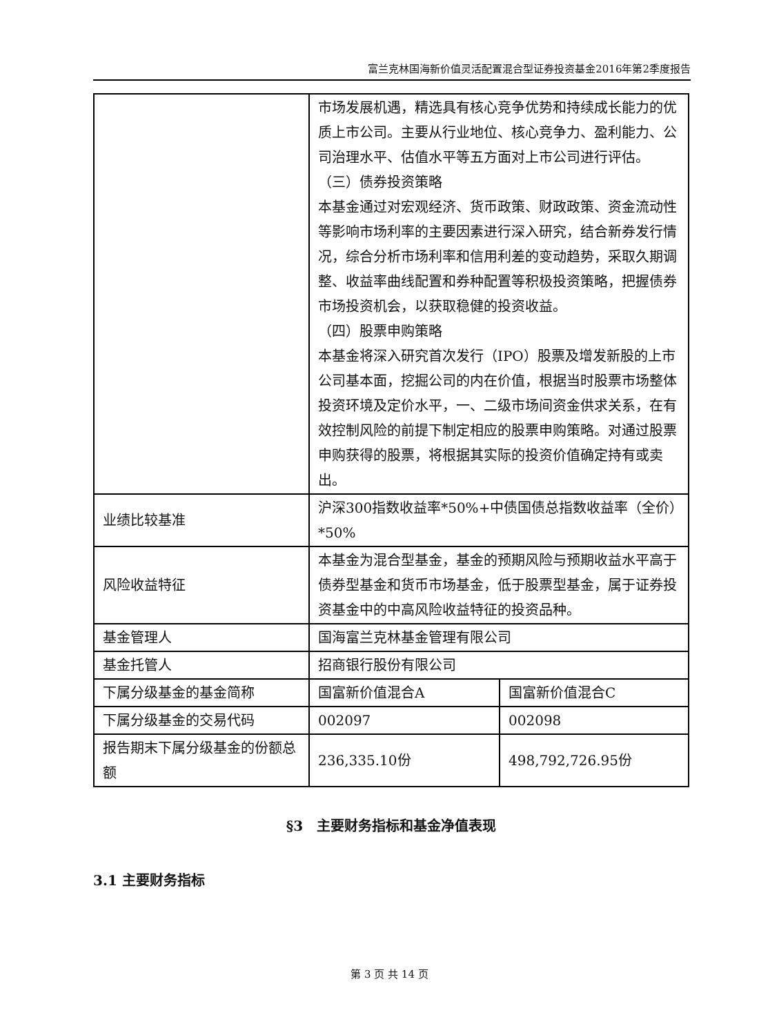富兰克林国海新价值灵活配置混合型证券投资基金2016年第2季度报告
| | 市场发展机遇，精选具有核心竞争优势和持续成长能力的优质上市公司。主要从行业地位、核心竞争力、盈利能力、公司治理水平、估值水平等五方面对上市公司进行评估。 （三）债券投资策略 本基金通过对宏观经济、货币政策、财政政策、资金流动性等影响市场利率的主要因素进行深入研究，结合新券发行情况，综合分析市场利率和信用利差的变动趋势，采取久期调整、收益率曲线配置和券种配置等积极投资策略，把握债券市场投资机会，以获取稳健的投资收益。 （四）股票申购策略 本基金将深入研究首次发行（IPO）股票及增发新股的上市公司基本面，挖掘公司的内在价值，根据当时股票市场整体投资环境及定价水平，一、二级市场间资金供求关系，在有效控制风险的前提下制定相应的股票申购策略。对通过股票申购获得的股票，将根据其实际的投资价值确定持有或卖出。 | |
| 业绩比较基准 | 沪深300指数收益率*50%+中债国债总指数收益率（全价）*50% | |
| 风险收益特征 | 本基金为混合型基金，基金的预期风险与预期收益水平高于债券型基金和货币市场基金，低于股票型基金，属于证券投资基金中的中高风险收益特征的投资品种。 | |
| 基金管理人 | 国海富兰克林基金管理有限公司 | |
| 基金托管人 | 招商银行股份有限公司 | |
| 下属分级基金的基金简称 | 国富新价值混合A | 国富新价值混合C |
| 下属分级基金的交易代码 | 002097 | 002098 |
| 报告期末下属分级基金的份额总额 | 236,335.10份 | 498,792,726.95份 |
§3　主要财务指标和基金净值表现
3.1 主要财务指标
第 3 页 共 14 页